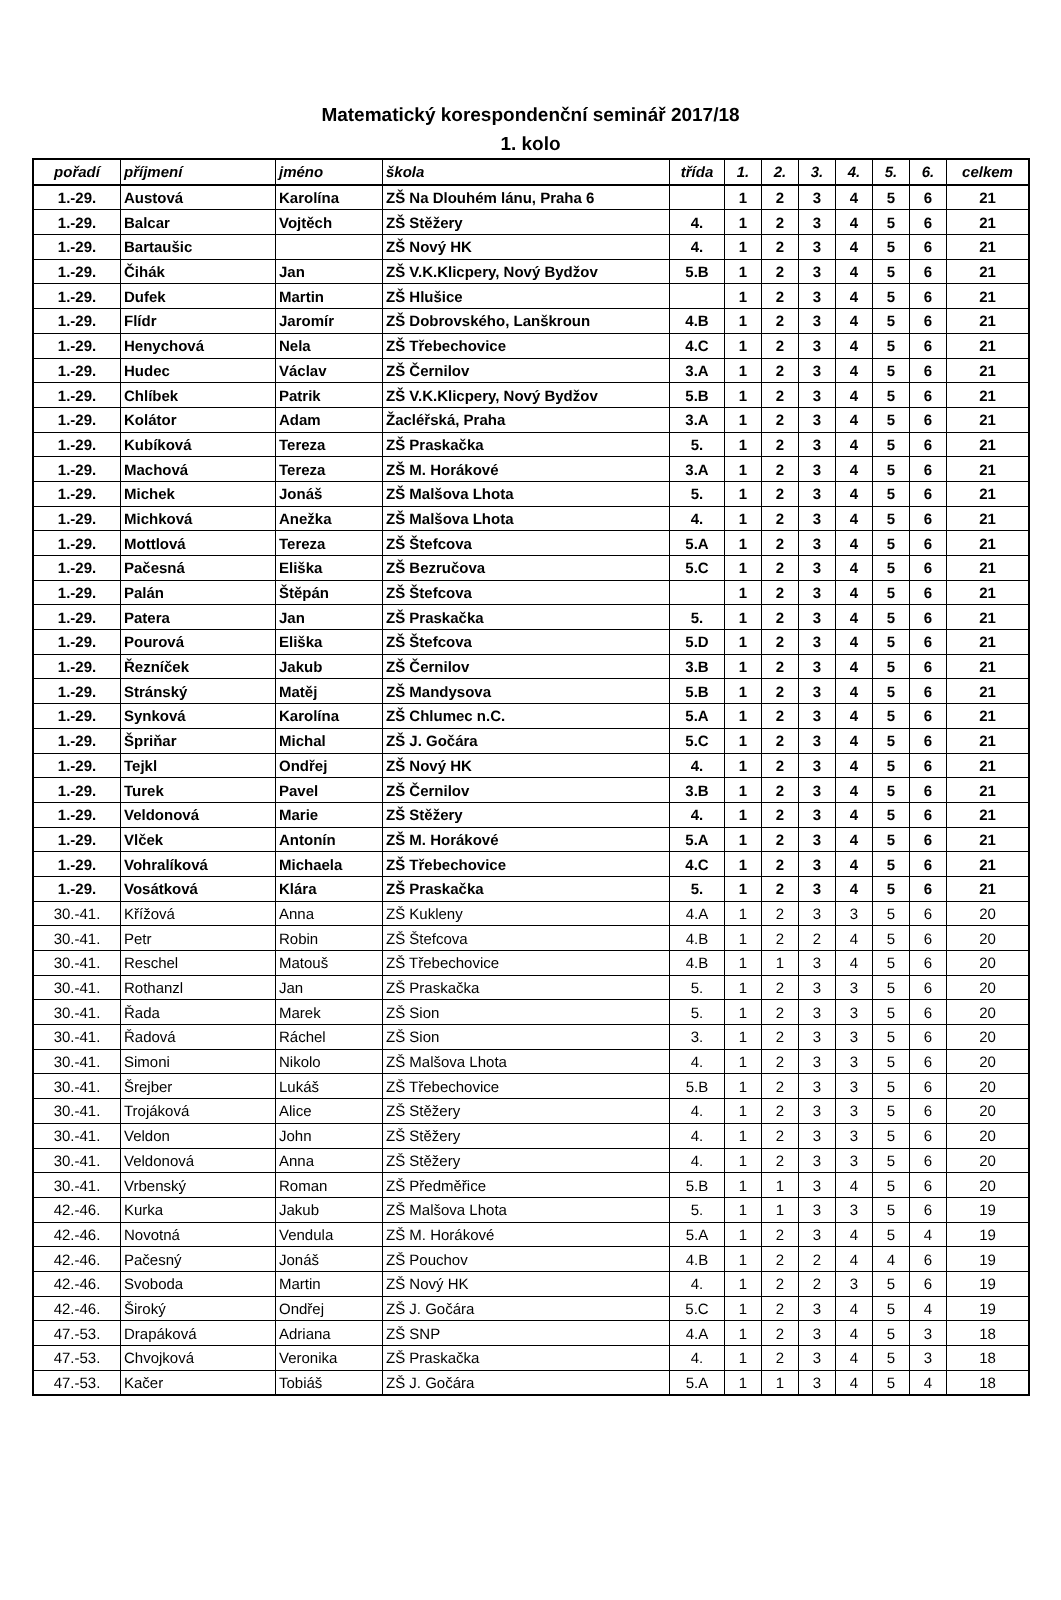Matematický korespondenční seminář 2017/18
1. kolo
| pořadí | příjmení | jméno | škola | třída | 1. | 2. | 3. | 4. | 5. | 6. | celkem |
| --- | --- | --- | --- | --- | --- | --- | --- | --- | --- | --- | --- |
| 1.-29. | Austová | Karolína | ZŠ Na Dlouhém lánu, Praha 6 | | 1 | 2 | 3 | 4 | 5 | 6 | 21 |
| 1.-29. | Balcar | Vojtěch | ZŠ Stěžery | 4. | 1 | 2 | 3 | 4 | 5 | 6 | 21 |
| 1.-29. | Bartaušic | | ZŠ Nový HK | 4. | 1 | 2 | 3 | 4 | 5 | 6 | 21 |
| 1.-29. | Čihák | Jan | ZŠ V.K.Klicpery, Nový Bydžov | 5.B | 1 | 2 | 3 | 4 | 5 | 6 | 21 |
| 1.-29. | Dufek | Martin | ZŠ Hlušice | | 1 | 2 | 3 | 4 | 5 | 6 | 21 |
| 1.-29. | Flídr | Jaromír | ZŠ Dobrovského, Lanškroun | 4.B | 1 | 2 | 3 | 4 | 5 | 6 | 21 |
| 1.-29. | Henychová | Nela | ZŠ Třebechovice | 4.C | 1 | 2 | 3 | 4 | 5 | 6 | 21 |
| 1.-29. | Hudec | Václav | ZŠ Černilov | 3.A | 1 | 2 | 3 | 4 | 5 | 6 | 21 |
| 1.-29. | Chlíbek | Patrik | ZŠ V.K.Klicpery, Nový Bydžov | 5.B | 1 | 2 | 3 | 4 | 5 | 6 | 21 |
| 1.-29. | Kolátor | Adam | Žacléřská, Praha | 3.A | 1 | 2 | 3 | 4 | 5 | 6 | 21 |
| 1.-29. | Kubíková | Tereza | ZŠ Praskačka | 5. | 1 | 2 | 3 | 4 | 5 | 6 | 21 |
| 1.-29. | Machová | Tereza | ZŠ M. Horákové | 3.A | 1 | 2 | 3 | 4 | 5 | 6 | 21 |
| 1.-29. | Michek | Jonáš | ZŠ Malšova Lhota | 5. | 1 | 2 | 3 | 4 | 5 | 6 | 21 |
| 1.-29. | Michková | Anežka | ZŠ Malšova Lhota | 4. | 1 | 2 | 3 | 4 | 5 | 6 | 21 |
| 1.-29. | Mottlová | Tereza | ZŠ Štefcova | 5.A | 1 | 2 | 3 | 4 | 5 | 6 | 21 |
| 1.-29. | Pačesná | Eliška | ZŠ Bezručova | 5.C | 1 | 2 | 3 | 4 | 5 | 6 | 21 |
| 1.-29. | Palán | Štěpán | ZŠ Štefcova | | 1 | 2 | 3 | 4 | 5 | 6 | 21 |
| 1.-29. | Patera | Jan | ZŠ Praskačka | 5. | 1 | 2 | 3 | 4 | 5 | 6 | 21 |
| 1.-29. | Pourová | Eliška | ZŠ Štefcova | 5.D | 1 | 2 | 3 | 4 | 5 | 6 | 21 |
| 1.-29. | Řezníček | Jakub | ZŠ Černilov | 3.B | 1 | 2 | 3 | 4 | 5 | 6 | 21 |
| 1.-29. | Stránský | Matěj | ZŠ Mandysova | 5.B | 1 | 2 | 3 | 4 | 5 | 6 | 21 |
| 1.-29. | Synková | Karolína | ZŠ Chlumec n.C. | 5.A | 1 | 2 | 3 | 4 | 5 | 6 | 21 |
| 1.-29. | Špriňar | Michal | ZŠ J. Gočára | 5.C | 1 | 2 | 3 | 4 | 5 | 6 | 21 |
| 1.-29. | Tejkl | Ondřej | ZŠ Nový HK | 4. | 1 | 2 | 3 | 4 | 5 | 6 | 21 |
| 1.-29. | Turek | Pavel | ZŠ Černilov | 3.B | 1 | 2 | 3 | 4 | 5 | 6 | 21 |
| 1.-29. | Veldonová | Marie | ZŠ Stěžery | 4. | 1 | 2 | 3 | 4 | 5 | 6 | 21 |
| 1.-29. | Vlček | Antonín | ZŠ M. Horákové | 5.A | 1 | 2 | 3 | 4 | 5 | 6 | 21 |
| 1.-29. | Vohralíková | Michaela | ZŠ Třebechovice | 4.C | 1 | 2 | 3 | 4 | 5 | 6 | 21 |
| 1.-29. | Vosátková | Klára | ZŠ Praskačka | 5. | 1 | 2 | 3 | 4 | 5 | 6 | 21 |
| 30.-41. | Křížová | Anna | ZŠ Kukleny | 4.A | 1 | 2 | 3 | 3 | 5 | 6 | 20 |
| 30.-41. | Petr | Robin | ZŠ Štefcova | 4.B | 1 | 2 | 2 | 4 | 5 | 6 | 20 |
| 30.-41. | Reschel | Matouš | ZŠ Třebechovice | 4.B | 1 | 1 | 3 | 4 | 5 | 6 | 20 |
| 30.-41. | Rothanzl | Jan | ZŠ Praskačka | 5. | 1 | 2 | 3 | 3 | 5 | 6 | 20 |
| 30.-41. | Řada | Marek | ZŠ Sion | 5. | 1 | 2 | 3 | 3 | 5 | 6 | 20 |
| 30.-41. | Řadová | Ráchel | ZŠ Sion | 3. | 1 | 2 | 3 | 3 | 5 | 6 | 20 |
| 30.-41. | Simoni | Nikolo | ZŠ Malšova Lhota | 4. | 1 | 2 | 3 | 3 | 5 | 6 | 20 |
| 30.-41. | Šrejber | Lukáš | ZŠ Třebechovice | 5.B | 1 | 2 | 3 | 3 | 5 | 6 | 20 |
| 30.-41. | Trojáková | Alice | ZŠ Stěžery | 4. | 1 | 2 | 3 | 3 | 5 | 6 | 20 |
| 30.-41. | Veldon | John | ZŠ Stěžery | 4. | 1 | 2 | 3 | 3 | 5 | 6 | 20 |
| 30.-41. | Veldonová | Anna | ZŠ Stěžery | 4. | 1 | 2 | 3 | 3 | 5 | 6 | 20 |
| 30.-41. | Vrbenský | Roman | ZŠ Předměřice | 5.B | 1 | 1 | 3 | 4 | 5 | 6 | 20 |
| 42.-46. | Kurka | Jakub | ZŠ Malšova Lhota | 5. | 1 | 1 | 3 | 3 | 5 | 6 | 19 |
| 42.-46. | Novotná | Vendula | ZŠ M. Horákové | 5.A | 1 | 2 | 3 | 4 | 5 | 4 | 19 |
| 42.-46. | Pačesný | Jonáš | ZŠ Pouchov | 4.B | 1 | 2 | 2 | 4 | 4 | 6 | 19 |
| 42.-46. | Svoboda | Martin | ZŠ Nový HK | 4. | 1 | 2 | 2 | 3 | 5 | 6 | 19 |
| 42.-46. | Široký | Ondřej | ZŠ J. Gočára | 5.C | 1 | 2 | 3 | 4 | 5 | 4 | 19 |
| 47.-53. | Drapáková | Adriana | ZŠ SNP | 4.A | 1 | 2 | 3 | 4 | 5 | 3 | 18 |
| 47.-53. | Chvojková | Veronika | ZŠ Praskačka | 4. | 1 | 2 | 3 | 4 | 5 | 3 | 18 |
| 47.-53. | Kačer | Tobiáš | ZŠ J. Gočára | 5.A | 1 | 1 | 3 | 4 | 5 | 4 | 18 |